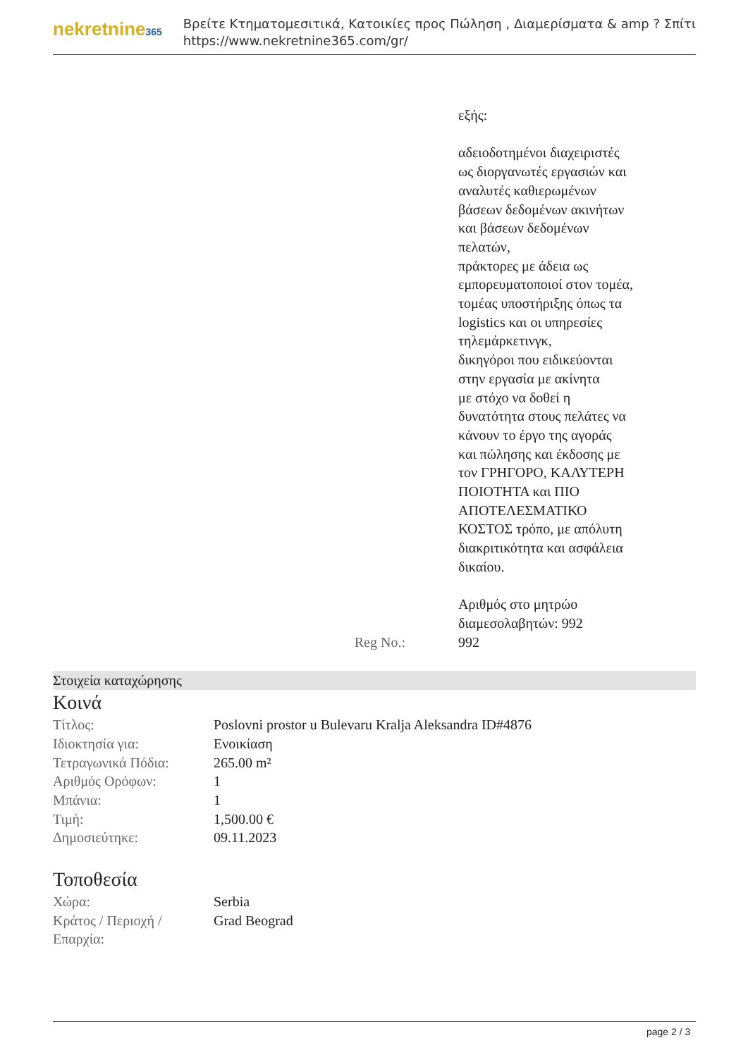nekretnine365
Βρείτε Κτηματομεσιτικά, Κατοικίες προς Πώληση , Διαμερίσματα & amp ? Σπίτι
https://www.nekretnine365.com/gr/
εξής:
αδειοδοτημένοι διαχειριστές
ως διοργανωτές εργασιών και
αναλυτές καθιερωμένων
βάσεων δεδομένων ακινήτων
και βάσεων δεδομένων
πελατών,
πράκτορες με άδεια ως
εμπορευματοποιοί στον τομέα,
τομέας υποστήριξης όπως τα
logistics και οι υπηρεσίες
τηλεμάρκετινγκ,
δικηγόροι που ειδικεύονται
στην εργασία με ακίνητα
με στόχο να δοθεί η
δυνατότητα στους πελάτες να
κάνουν το έργο της αγοράς
και πώλησης και έκδοσης με
τον ΓΡΗΓΟΡΟ, ΚΑΛΥΤΕΡΗ
ΠΟΙΟΤΗΤΑ και ΠΙΟ
ΑΠΟΤΕΛΕΣΜΑΤΙΚΟ
ΚΟΣΤΟΣ τρόπο, με απόλυτη
διακριτικότητα και ασφάλεια
δικαίου.
Αριθμός στο μητρώο
διαμεσολαβητών: 992
Reg No.: 992
Στοιχεία καταχώρησης
Κοινά
| Τίτλος: | Poslovni prostor u Bulevaru Kralja Aleksandra ID#4876 |
| Ιδιοκτησία για: | Ενοικίαση |
| Τετραγωνικά Πόδια: | 265.00 m² |
| Αριθμός Ορόφων: | 1 |
| Μπάνια: | 1 |
| Τιμή: | 1,500.00 € |
| Δημοσιεύτηκε: | 09.11.2023 |
Τοποθεσία
| Χώρα: | Serbia |
| Κράτος / Περιοχή / Επαρχία: | Grad Beograd |
page 2 / 3